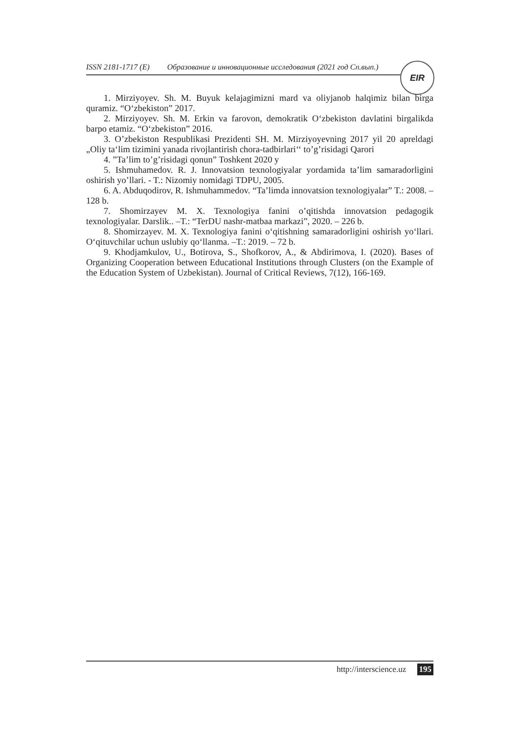ISSN 2181-1717 (E) Образование и инновационные исследования (2021 год Сп.вып.)
EIR
1. Mirziyoyev. Sh. M. Buyuk kelajagimizni mard va oliyjanob halqimiz bilan birga quramiz. “O‘zbekiston” 2017.
2. Mirziyoyev. Sh. M. Erkin va farovon, demokratik O‘zbekiston davlatini birgalikda barpo etamiz. “O‘zbekiston” 2016.
3. O’zbekiston Respublikasi Prezidenti SH. M. Mirziyoyevning 2017 yil 20 apreldagi „Oliy ta‘lim tizimini yanada rivojlantirish chora-tadbirlari‘‘ to’g’risidagi Qarori
4. ”Ta’lim to’g’risidagi qonun” Toshkent 2020 y
5. Ishmuhamedov. R. J. Innovatsion texnologiyalar yordamida ta’lim samaradorligini oshirish yo’llari. - T.: Nizomiy nomidagi TDPU, 2005.
6. A. Abduqodirov, R. Ishmuhammedov. “Ta’limda innovatsion texnologiyalar” T.: 2008. – 128 b.
7. Shomirzayev M. X. Texnologiya fanini o’qitishda innovatsion pedagogik texnologiyalar. Darslik.. –T.: “TerDU nashr-matbaa markazi”, 2020. – 226 b.
8. Shomirzayev. M. X. Texnologiya fanini o‘qitishning samaradorligini oshirish yo‘llari. O‘qituvchilar uchun uslubiy qo‘llanma. –T.: 2019. – 72 b.
9. Khodjamkulov, U., Botirova, S., Shofkorov, A., & Abdirimova, I. (2020). Bases of Organizing Cooperation between Educational Institutions through Clusters (on the Example of the Education System of Uzbekistan). Journal of Critical Reviews, 7(12), 166-169.
http://interscience.uz 195